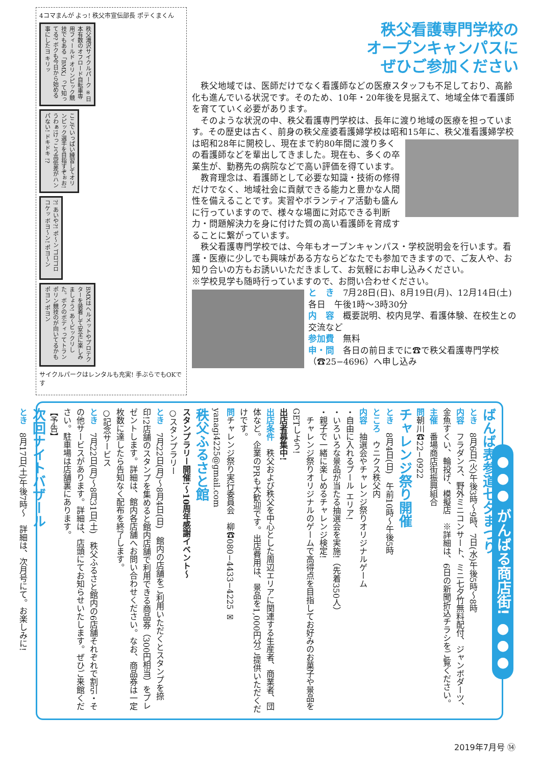4コマまんが よっ! 秩父市宣伝部長 ポテくまくん
秩父滝沢サイクルパーク ※日本有数のオフロード自転車専用フィールド オリンピック競技でもある「BMX」って知ってる? ボクも今日から始める事にしたヨ キリッ
ここでいっぱい練習してオリンピック選手を目指すぞぉお! うわぁ!けっこう高低差がハンパない! ドキドキ !?
?! あいや?! ポ〜ン ゴロゴロ コケッ ボヨ〜ン! ポヨ〜ン
BMXはヘルメットやプロテクターを装着して安全に楽しみましょう! あ〜ビックリした。ボクのボディってトランポリン競技のが向いてるかも ポヨン ポヨン
サイクルパークはレンタルも充実! 手ぶらでもOKです
秩父看護専門学校の
オープンキャンパスに
ぜひご参加ください
　秩父地域では、医師だけでなく看護師などの医療スタッフも不足しており、高齢化も進んでいる状況です。そのため、10年・20年後を見据えて、地域全体で看護師を育てていく必要があります。
　そのような状況の中、秩父看護専門学校は、長年に渡り地域の医療を担っています。その歴史は古く、前身の秩父産婆看護婦学校は昭和15年に、秩 父准看護婦学校は昭和28年に開校し、現在まで約80年間に渡り多くの看護師などを輩出してきました。現在も、多くの卒業生が、勤務先の病院などで高い評価を得ています。
　教育理念は、看護師として必要な知識・技術の修得だけでなく、地域社会に貢献できる能力と豊かな人間性を備えることです。実習やボランティア活動も盛んに行っていますので、様々な場面に対応できる判断力・問題解決力を身に付けた質の高い看護師を育成することに繋がっています。
　秩父看護専門学校では、今年もオープンキャンパス・学校説明会を行います。看護・医療に少しでも興味がある方ならどなたでも参加できますので、ご友人や、お知り合いの方もお誘いいただきまして、お気軽にお申し込みください。
※学校見学も随時行っていますので、お問い合わせください。
と　き　7月28日(日)、8月19日(月)、12月14日(土)　各日　午後1時〜3時30分
内　容　概要説明、校内見学、看護体験、在校生との交流など
参加費　無料
申・問　各日の前日までに☎で秩父看護専門学校（☎25−4696）へ申し込み
ばんば表参道七夕まつり
とき　8月6日(火)午後3時〜9時、7日(水)午後5時〜8時
内容　フラダンス、野外ミニコンサート、ミニ七夕竹無料配付、ジャンボダーツ、金魚すくい、輪投げ、模擬店　※詳細は、6日の新聞折込チラシをご覧ください。
主催　番場商店街振興組合
問朝川☎22−0922
チャレンジ祭り開催
とき　8月4日(日)　午前10時〜午後5時
ところ　ウニクス秩父内
内容　抽選会やチャレンジ祭りオリジナルゲーム
・自由に入れるプール エリア!
・いろいろな景品が当たる抽選会を実施!（先着350人）
・親子で一緒に楽しめるチャレンジ検定!
　チャレンジ祭りオリジナルのゲームで高得点を目指してお好みのお菓子や景品をGETしよう!
出店者募集中!
出店条件　秩父および秩父を中心とした周辺エリアに関連する生産者、商業者、団体など。企業のPRも大歓迎です。出店費用は、景品を1,000円分ご提供いただくだけです。
問チャレンジ祭り実行委員会　柳☎080−4433−4225 ✉yanagi4225@gmail.com
秩父ふるさと館
スタンプラリー開催!〜10周年感謝イベント〜
○スタンプラリー
とき　7月22日(月)〜8月4日(日)　館内の店舗をご利用いただくとスタンプを捺印!2店舗のスタンプを集めると館内店舗で利用できる商品券（300円相当）をプレゼントします。詳細は、館内各店舗へお問い合わせください。なお、商品券は一定枚数に達したら告知なく配布を終了します。
○記念サービス
とき　7月22日(月)〜8月31日(土)　秩父ふるさと館内の6店舗それぞれで割引・その他サービスがあります。詳細は、店頭にてお知らせいたします。ぜひご来館ください。駐車場は店舗裏にあります。
【予告】
次回ナイトバザール
とき　8月17日(土)午後7時〜　詳細は、次月号にて。お楽しみに!
●●● がんばる商店街! ●●●
2019年7月号 ⑭